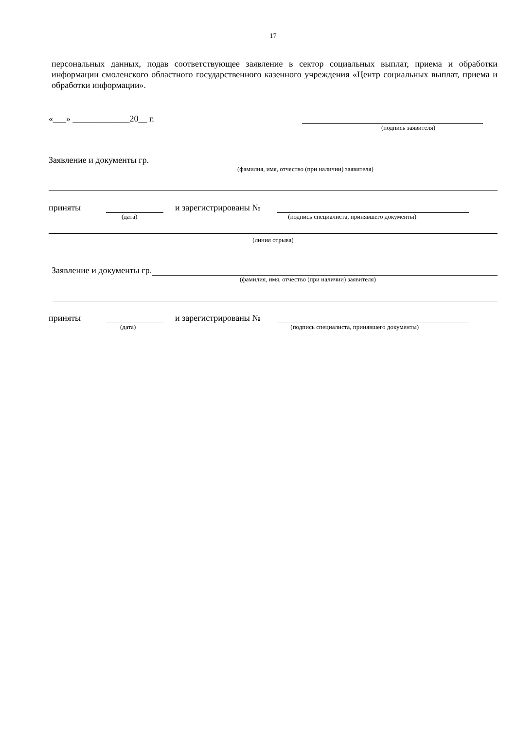17
персональных данных, подав соответствующее заявление в сектор социальных выплат, приема и обработки информации смоленского областного государственного казенного учреждения «Центр социальных выплат, приема и обработки информации».
«___» _____________20__ г.
(подпись заявителя)
Заявление и документы гр.
(фамилия, имя, отчество (при наличии) заявителя)
приняты и зарегистрированы №
(дата) (подпись специалиста, принявшего документы)
(линия отрыва)
Заявление и документы гр.
(фамилия, имя, отчество (при наличии) заявителя)
приняты и зарегистрированы №
(дата) (подпись специалиста, принявшего документы)